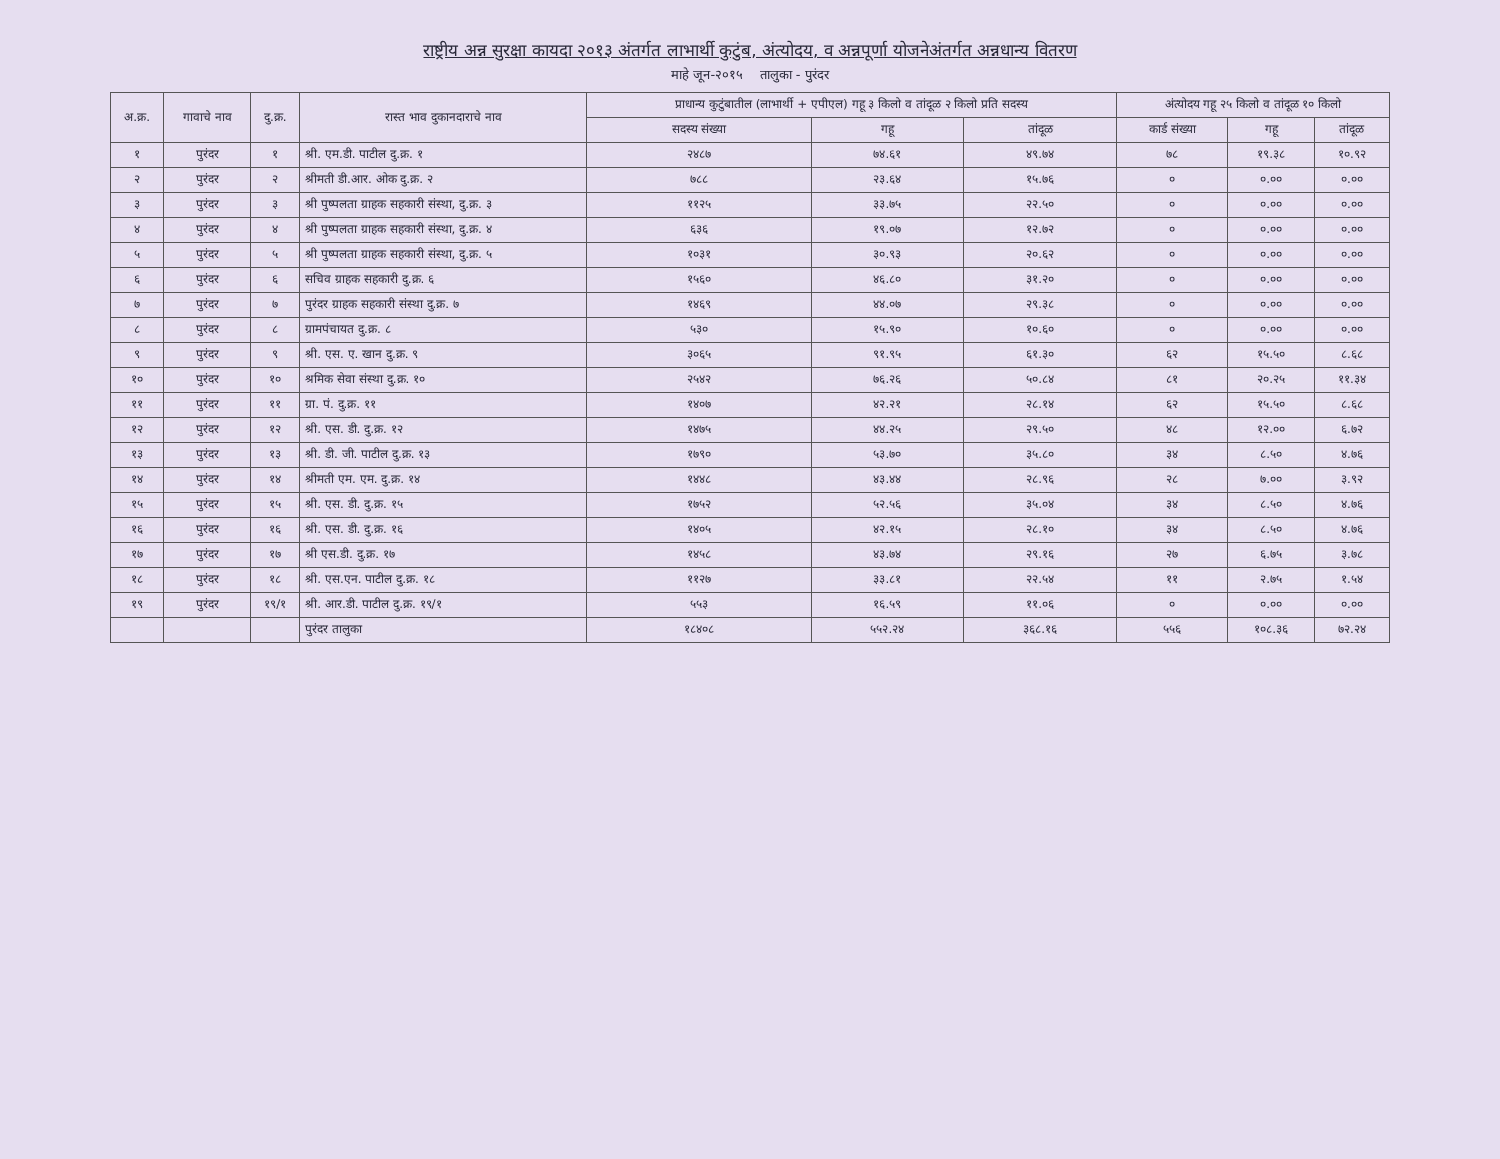राष्ट्रीय अन्न सुरक्षा कायदा २०१३ अंतर्गत लाभार्थी कुटुंब, अंत्योदय, व अन्नपूर्णा योजनेअंतर्गत अन्नधान्य वितरण
माहे जून-२०१५ तालुका - पुरंदर
| अ.क्र. | गावाचे नाव | दु.क्र. | रास्त भाव दुकानदाराचे नाव | प्राधान्य कुटुंबातील (लाभार्थी + एपीएल) गहू ३ किलो व तांदूळ २ किलो प्रति सदस्य | | | अंत्योदय गहू २५ किलो व तांदूळ १० किलो | | |
| --- | --- | --- | --- | --- | --- | --- | --- | --- | --- |
| | | | | सदस्य संख्या | गहू | तांदूळ | कार्ड संख्या | गहू | तांदूळ |
| १ | पुरंदर | १ | श्री. एम.डी. पाटील दु.क्र. १ | २४८७ | ७४.६१ | ४९.७४ | ७८ | १९.३८ | १०.९२ |
| २ | पुरंदर | २ | श्रीमती डी.आर. ओक दु.क्र. २ | ७८८ | २३.६४ | १५.७६ | ० | ०.०० | ०.०० |
| ३ | पुरंदर | ३ | श्री पुष्पलता ग्राहक सहकारी संस्था, दु.क्र. ३ | ११२५ | ३३.७५ | २२.५० | ० | ०.०० | ०.०० |
| ४ | पुरंदर | ४ | श्री पुष्पलता ग्राहक सहकारी संस्था, दु.क्र. ४ | ६३६ | १९.०७ | १२.७२ | ० | ०.०० | ०.०० |
| ५ | पुरंदर | ५ | श्री पुष्पलता ग्राहक सहकारी संस्था, दु.क्र. ५ | १०३१ | ३०.९३ | २०.६२ | ० | ०.०० | ०.०० |
| ६ | पुरंदर | ६ | सचिव ग्राहक सहकारी दु.क्र. ६ | १५६० | ४६.८० | ३१.२० | ० | ०.०० | ०.०० |
| ७ | पुरंदर | ७ | पुरंदर ग्राहक सहकारी संस्था दु.क्र. ७ | १४६९ | ४४.०७ | २९.३८ | ० | ०.०० | ०.०० |
| ८ | पुरंदर | ८ | ग्रामपंचायत दु.क्र. ८ | ५३० | १५.९० | १०.६० | ० | ०.०० | ०.०० |
| ९ | पुरंदर | ९ | श्री. एस. ए. खान दु.क्र. ९ | ३०६५ | ९१.९५ | ६१.३० | ६२ | १५.५० | ८.६८ |
| १० | पुरंदर | १० | श्रमिक सेवा संस्था दु.क्र. १० | २५४२ | ७६.२६ | ५०.८४ | ८१ | २०.२५ | ११.३४ |
| ११ | पुरंदर | ११ | ग्रा. पं. दु.क्र. ११ | १४०७ | ४२.२१ | २८.१४ | ६२ | १५.५० | ८.६८ |
| १२ | पुरंदर | १२ | श्री. एस. डी. दु.क्र. १२ | १४७५ | ४४.२५ | २९.५० | ४८ | १२.०० | ६.७२ |
| १३ | पुरंदर | १३ | श्री. डी. जी. पाटील दु.क्र. १३ | १७९० | ५३.७० | ३५.८० | ३४ | ८.५० | ४.७६ |
| १४ | पुरंदर | १४ | श्रीमती एम. एम. दु.क्र. १४ | १४४८ | ४३.४४ | २८.९६ | २८ | ७.०० | ३.९२ |
| १५ | पुरंदर | १५ | श्री. एस. डी. दु.क्र. १५ | १७५२ | ५२.५६ | ३५.०४ | ३४ | ८.५० | ४.७६ |
| १६ | पुरंदर | १६ | श्री. एस. डी. दु.क्र. १६ | १४०५ | ४२.१५ | २८.१० | ३४ | ८.५० | ४.७६ |
| १७ | पुरंदर | १७ | श्री एस.डी. दु.क्र. १७ | १४५८ | ४३.७४ | २९.१६ | २७ | ६.७५ | ३.७८ |
| १८ | पुरंदर | १८ | श्री. एस.एन. पाटील दु.क्र. १८ | ११२७ | ३३.८१ | २२.५४ | ११ | २.७५ | १.५४ |
| १९ | पुरंदर | १९/१ | श्री. आर.डी. पाटील दु.क्र. १९/१ | ५५३ | १६.५९ | ११.०६ | ० | ०.०० | ०.०० |
| | | | पुरंदर तालुका | १८४०८ | ५५२.२४ | ३६८.१६ | ५५६ | १०८.३६ | ७२.२४ |